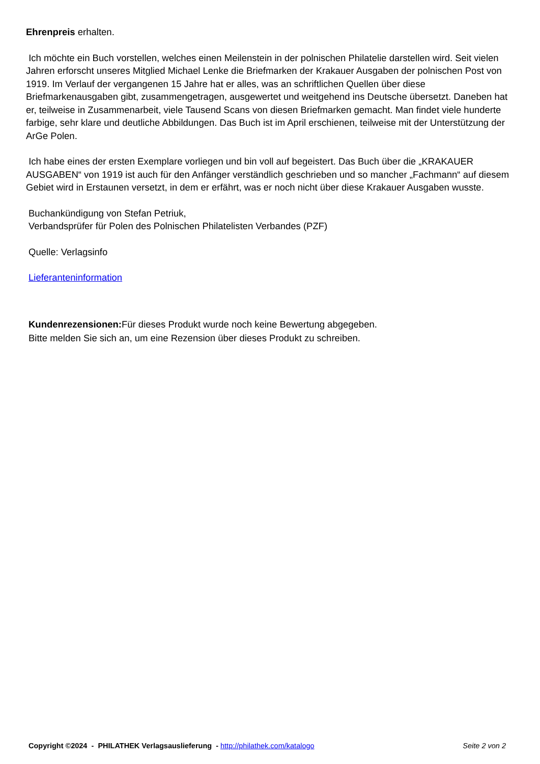Ehrenpreis erhalten.
Ich möchte ein Buch vorstellen, welches einen Meilenstein in der polnischen Philatelie darstellen wird. Seit vielen Jahren erforscht unseres Mitglied Michael Lenke die Briefmarken der Krakauer Ausgaben der polnischen Post von 1919. Im Verlauf der vergangenen 15 Jahre hat er alles, was an schriftlichen Quellen über diese Briefmarkenausgaben gibt, zusammengetragen, ausgewertet und weitgehend ins Deutsche übersetzt. Daneben hat er, teilweise in Zusammenarbeit, viele Tausend Scans von diesen Briefmarken gemacht. Man findet viele hunderte farbige, sehr klare und deutliche Abbildungen. Das Buch ist im April erschienen, teilweise mit der Unterstützung der ArGe Polen.
Ich habe eines der ersten Exemplare vorliegen und bin voll auf begeistert. Das Buch über die „KRAKAUER AUSGABEN“ von 1919 ist auch für den Anfänger verständlich geschrieben und so mancher „Fachmann“ auf diesem Gebiet wird in Erstaunen versetzt, in dem er erfährt, was er noch nicht über diese Krakauer Ausgaben wusste.
Buchankündigung von Stefan Petriuk,
Verbandsprüfer für Polen des Polnischen Philatelisten Verbandes (PZF)
Quelle: Verlagsinfo
Lieferanteninformation
Kundenrezensionen: Für dieses Produkt wurde noch keine Bewertung abgegeben.
Bitte melden Sie sich an, um eine Rezension über dieses Produkt zu schreiben.
Copyright ©2024 - PHILATHEK Verlagsauslieferung - http://philathek.com/katalogo Seite 2 von 2